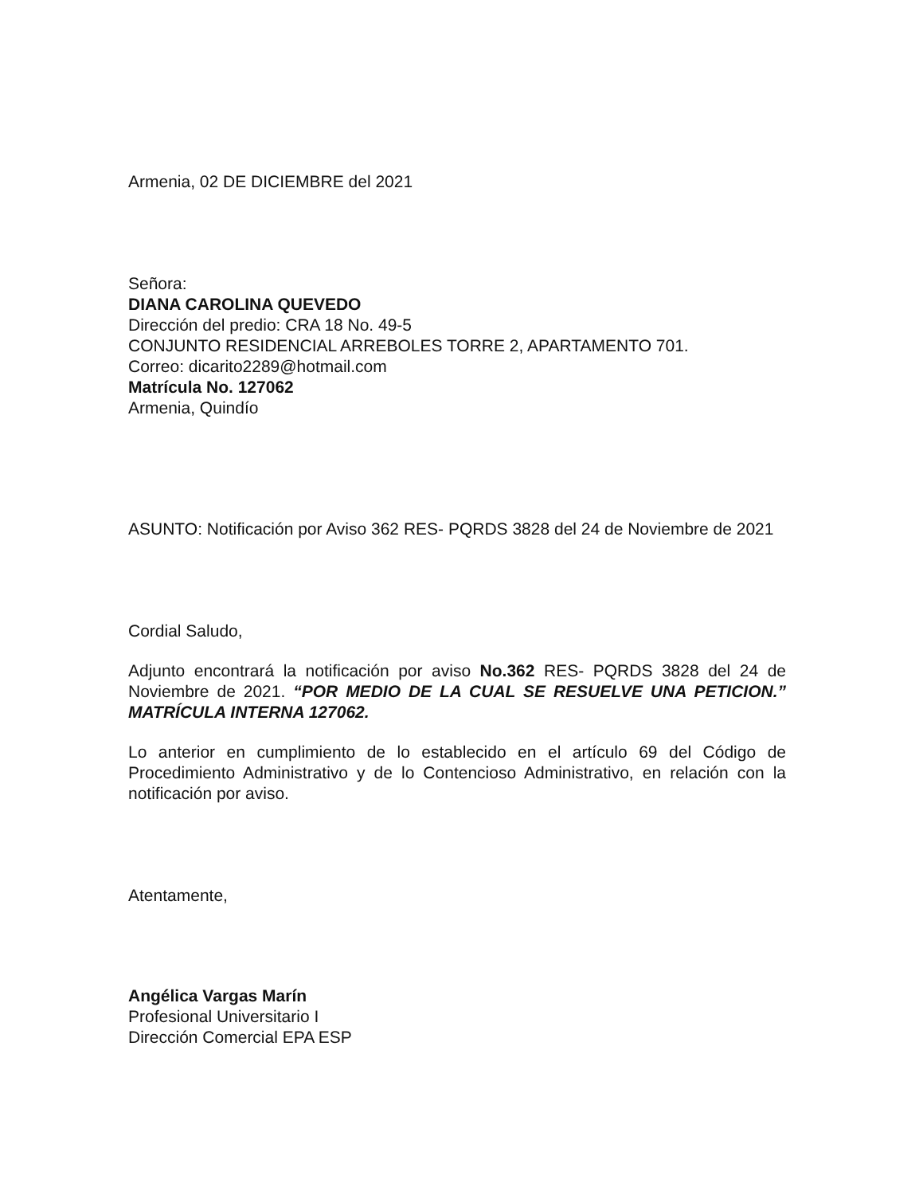Armenia, 02 DE DICIEMBRE del 2021
Señora:
DIANA CAROLINA QUEVEDO
Dirección del predio: CRA 18 No. 49-5
CONJUNTO RESIDENCIAL ARREBOLES TORRE 2, APARTAMENTO 701.
Correo: dicarito2289@hotmail.com
Matrícula No. 127062
Armenia, Quindío
ASUNTO: Notificación por Aviso 362 RES- PQRDS 3828 del 24 de Noviembre de 2021
Cordial Saludo,
Adjunto encontrará la notificación por aviso No.362 RES- PQRDS 3828 del 24 de Noviembre de 2021. “POR MEDIO DE LA CUAL SE RESUELVE UNA PETICION.” MATRÍCULA INTERNA 127062.
Lo anterior en cumplimiento de lo establecido en el artículo 69 del Código de Procedimiento Administrativo y de lo Contencioso Administrativo, en relación con la notificación por aviso.
Atentamente,
Angélica Vargas Marín
Profesional Universitario I
Dirección Comercial EPA ESP